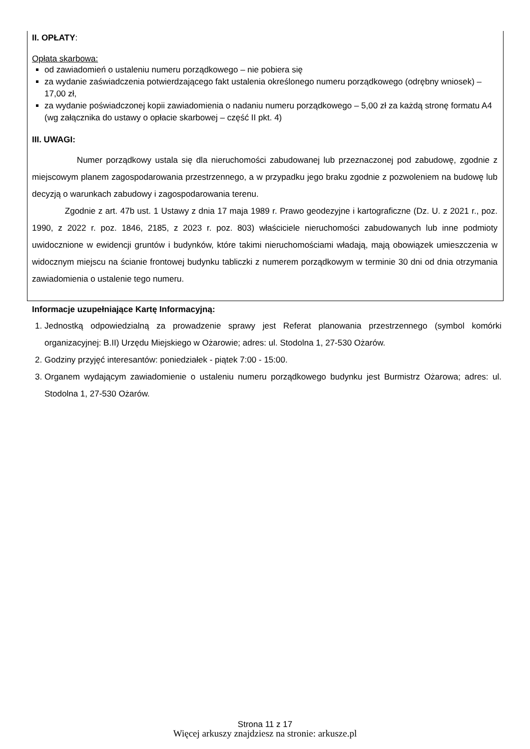II. OPŁATY:
Opłata skarbowa:
od zawiadomień o ustaleniu numeru porządkowego – nie pobiera się
za wydanie zaświadczenia potwierdzającego fakt ustalenia określonego numeru porządkowego (odrębny wniosek) – 17,00 zł,
za wydanie poświadczonej kopii zawiadomienia o nadaniu numeru porządkowego – 5,00 zł za każdą stronę formatu A4 (wg załącznika do ustawy o opłacie skarbowej – część II pkt. 4)
III. UWAGI:
Numer porządkowy ustala się dla nieruchomości zabudowanej lub przeznaczonej pod zabudowę, zgodnie z miejscowym planem zagospodarowania przestrzennego, a w przypadku jego braku zgodnie z pozwoleniem na budowę lub decyzją o warunkach zabudowy i zagospodarowania terenu.
Zgodnie z art. 47b ust. 1 Ustawy z dnia 17 maja 1989 r. Prawo geodezyjne i kartograficzne (Dz. U. z 2021 r., poz. 1990, z 2022 r. poz. 1846, 2185, z 2023 r. poz. 803) właściciele nieruchomości zabudowanych lub inne podmioty uwidocznione w ewidencji gruntów i budynków, które takimi nieruchomościami władają, mają obowiązek umieszczenia w widocznym miejscu na ścianie frontowej budynku tabliczki z numerem porządkowym w terminie 30 dni od dnia otrzymania zawiadomienia o ustalenie tego numeru.
Informacje uzupełniające Kartę Informacyjną:
1. Jednostką odpowiedzialną za prowadzenie sprawy jest Referat planowania przestrzennego (symbol komórki organizacyjnej: B.II) Urzędu Miejskiego w Ożarowie; adres: ul. Stodolna 1, 27-530 Ożarów.
2. Godziny przyjęć interesantów: poniedziałek - piątek 7:00 - 15:00.
3. Organem wydającym zawiadomienie o ustaleniu numeru porządkowego budynku jest Burmistrz Ożarowa; adres: ul. Stodolna 1, 27-530 Ożarów.
Strona 11 z 17
Więcej arkuszy znajdziesz na stronie: arkusze.pl